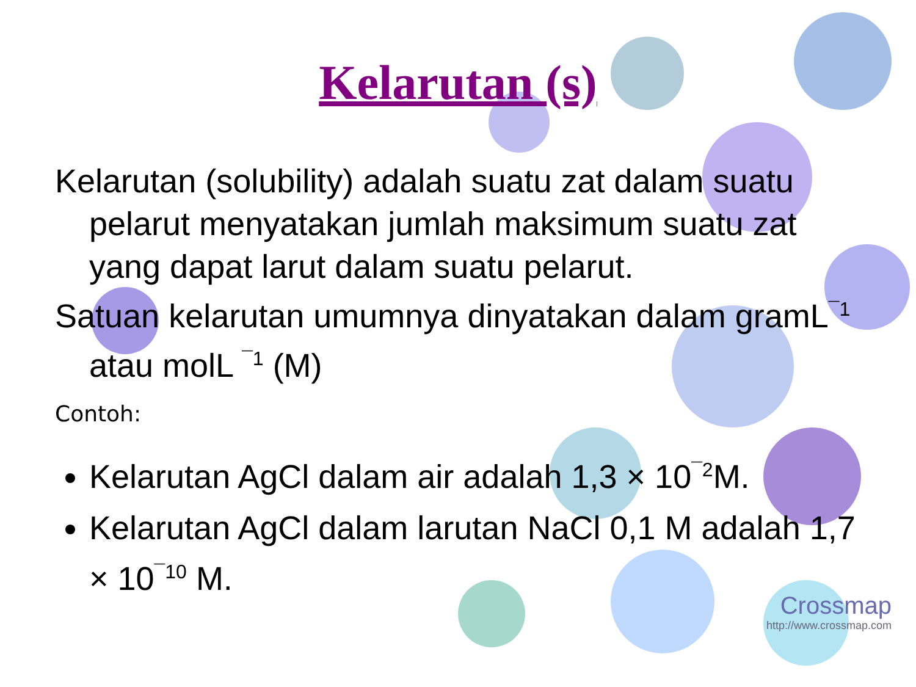Kelarutan (s)
Kelarutan (solubility) adalah suatu zat dalam suatu pelarut menyatakan jumlah maksimum suatu zat yang dapat larut dalam suatu pelarut.
Satuan kelarutan umumnya dinyatakan dalam gramL<sup>¯1</sup> atau molL <sup>¯1</sup> (M)
Contoh:
Kelarutan AgCl dalam air adalah 1,3 × 10<sup>¯2</sup>M.
Kelarutan AgCl dalam larutan NaCl 0,1 M adalah 1,7 × 10<sup>¯10</sup> M.
Crossmap
http://www.crossmap.com